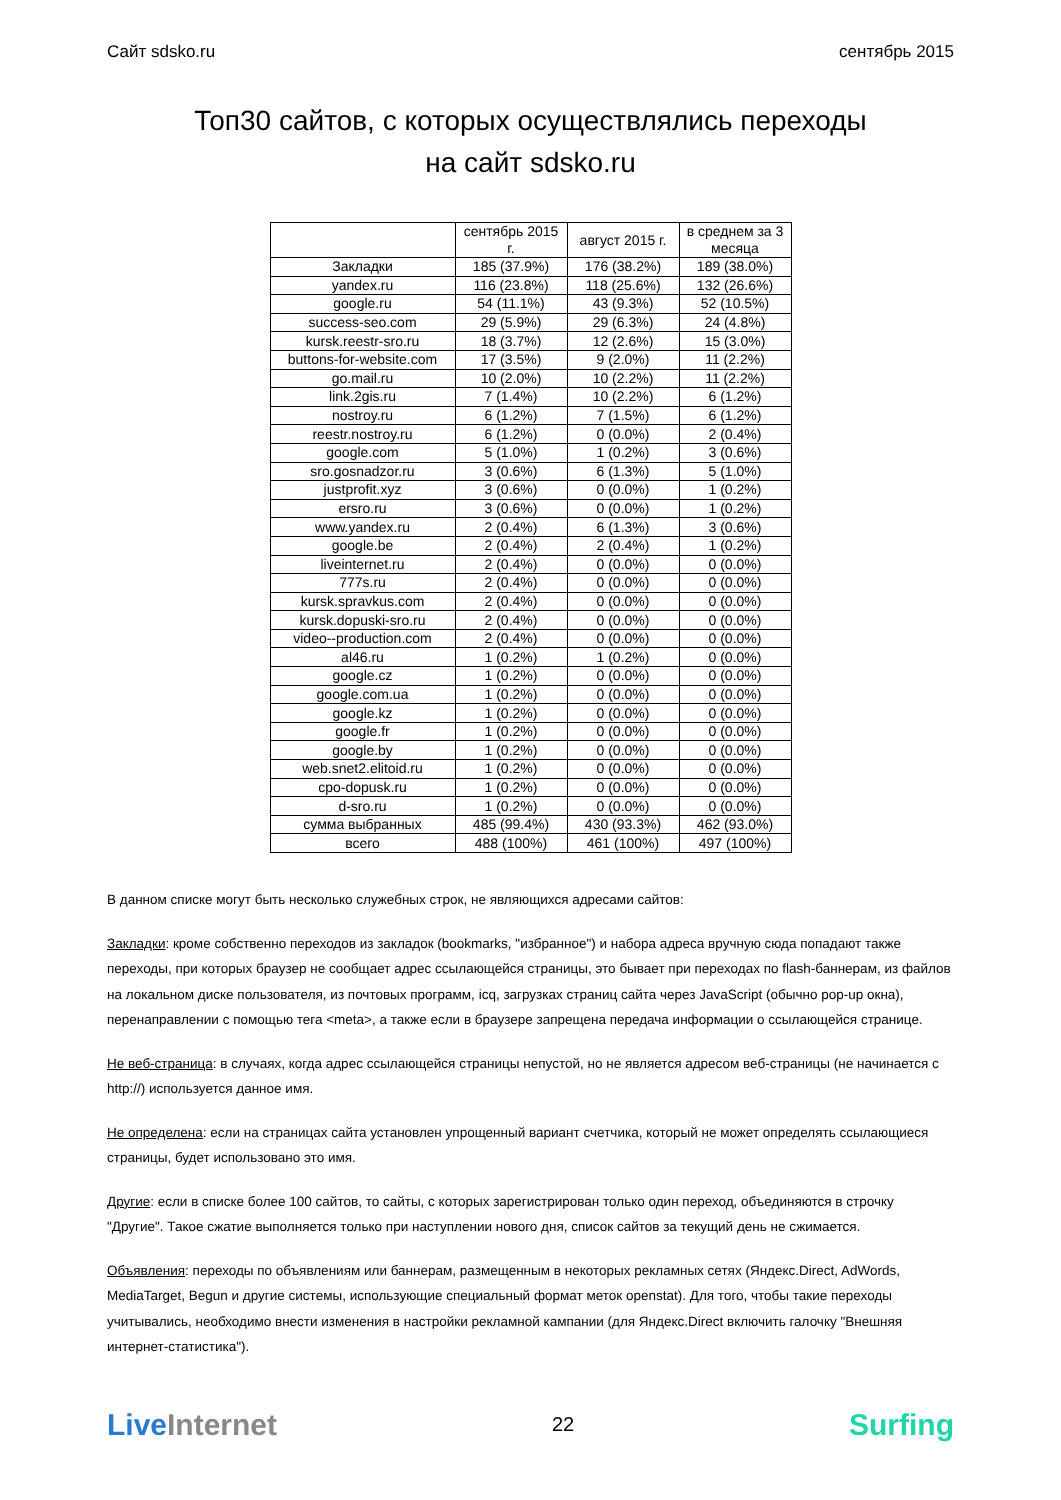Сайт sdsko.ru сентябрь 2015
Топ30 сайтов, с которых осуществлялись переходы
на сайт sdsko.ru
| | сентябрь 2015 г. | август 2015 г. | в среднем за 3 месяца |
| --- | --- | --- | --- |
| Закладки | 185 (37.9%) | 176 (38.2%) | 189 (38.0%) |
| yandex.ru | 116 (23.8%) | 118 (25.6%) | 132 (26.6%) |
| google.ru | 54 (11.1%) | 43 (9.3%) | 52 (10.5%) |
| success-seo.com | 29 (5.9%) | 29 (6.3%) | 24 (4.8%) |
| kursk.reestr-sro.ru | 18 (3.7%) | 12 (2.6%) | 15 (3.0%) |
| buttons-for-website.com | 17 (3.5%) | 9 (2.0%) | 11 (2.2%) |
| go.mail.ru | 10 (2.0%) | 10 (2.2%) | 11 (2.2%) |
| link.2gis.ru | 7 (1.4%) | 10 (2.2%) | 6 (1.2%) |
| nostroy.ru | 6 (1.2%) | 7 (1.5%) | 6 (1.2%) |
| reestr.nostroy.ru | 6 (1.2%) | 0 (0.0%) | 2 (0.4%) |
| google.com | 5 (1.0%) | 1 (0.2%) | 3 (0.6%) |
| sro.gosnadzor.ru | 3 (0.6%) | 6 (1.3%) | 5 (1.0%) |
| justprofit.xyz | 3 (0.6%) | 0 (0.0%) | 1 (0.2%) |
| ersro.ru | 3 (0.6%) | 0 (0.0%) | 1 (0.2%) |
| www.yandex.ru | 2 (0.4%) | 6 (1.3%) | 3 (0.6%) |
| google.be | 2 (0.4%) | 2 (0.4%) | 1 (0.2%) |
| liveinternet.ru | 2 (0.4%) | 0 (0.0%) | 0 (0.0%) |
| 777s.ru | 2 (0.4%) | 0 (0.0%) | 0 (0.0%) |
| kursk.spravkus.com | 2 (0.4%) | 0 (0.0%) | 0 (0.0%) |
| kursk.dopuski-sro.ru | 2 (0.4%) | 0 (0.0%) | 0 (0.0%) |
| video--production.com | 2 (0.4%) | 0 (0.0%) | 0 (0.0%) |
| al46.ru | 1 (0.2%) | 1 (0.2%) | 0 (0.0%) |
| google.cz | 1 (0.2%) | 0 (0.0%) | 0 (0.0%) |
| google.com.ua | 1 (0.2%) | 0 (0.0%) | 0 (0.0%) |
| google.kz | 1 (0.2%) | 0 (0.0%) | 0 (0.0%) |
| google.fr | 1 (0.2%) | 0 (0.0%) | 0 (0.0%) |
| google.by | 1 (0.2%) | 0 (0.0%) | 0 (0.0%) |
| web.snet2.elitoid.ru | 1 (0.2%) | 0 (0.0%) | 0 (0.0%) |
| cpo-dopusk.ru | 1 (0.2%) | 0 (0.0%) | 0 (0.0%) |
| d-sro.ru | 1 (0.2%) | 0 (0.0%) | 0 (0.0%) |
| сумма выбранных | 485 (99.4%) | 430 (93.3%) | 462 (93.0%) |
| всего | 488 (100%) | 461 (100%) | 497 (100%) |
В данном списке могут быть несколько служебных строк, не являющихся адресами сайтов:
Закладки: кроме собственно переходов из закладок (bookmarks, "избранное") и набора адреса вручную сюда попадают также переходы, при которых браузер не сообщает адрес ссылающейся страницы, это бывает при переходах по flash-баннерам, из файлов на локальном диске пользователя, из почтовых программ, icq, загрузках страниц сайта через JavaScript (обычно pop-up окна), перенаправлении с помощью тега <meta>, а также если в браузере запрещена передача информации о ссылающейся странице.
Не веб-страница: в случаях, когда адрес ссылающейся страницы непустой, но не является адресом веб-страницы (не начинается с http://) используется данное имя.
Не определена: если на страницах сайта установлен упрощенный вариант счетчика, который не может определять ссылающиеся страницы, будет использовано это имя.
Другие: если в списке более 100 сайтов, то сайты, с которых зарегистрирован только один переход, объединяются в строчку "Другие". Такое сжатие выполняется только при наступлении нового дня, список сайтов за текущий день не сжимается.
Объявления: переходы по объявлениям или баннерам, размещенным в некоторых рекламных сетях (Яндекс.Direct, AdWords, MediaTarget, Begun и другие системы, использующие специальный формат меток openstat). Для того, чтобы такие переходы учитывались, необходимо внести изменения в настройки рекламной кампании (для Яндекс.Direct включить галочку "Внешняя интернет-статистика").
Live Internet 22 Surfing